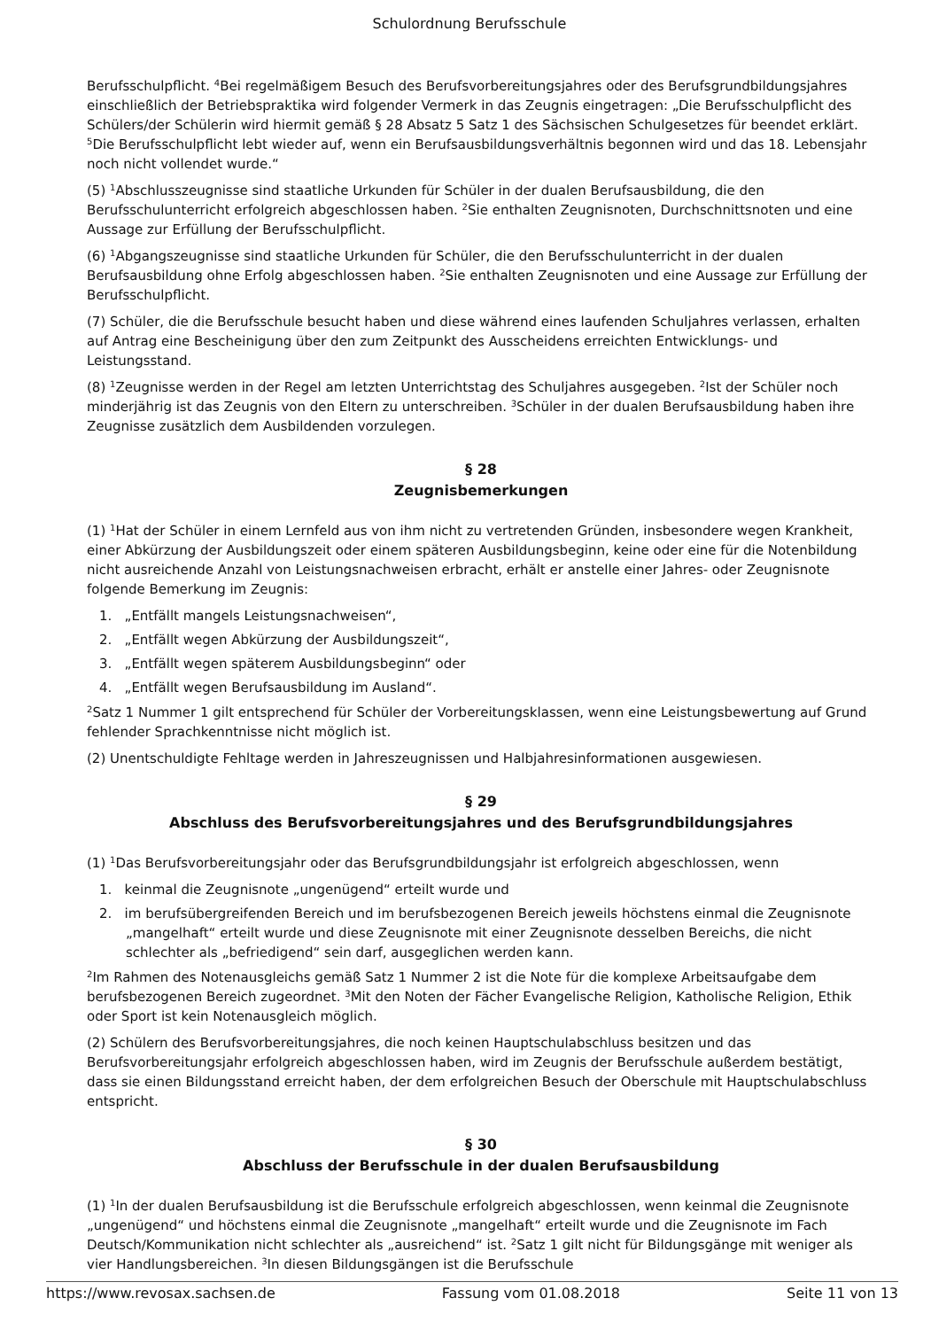Schulordnung Berufsschule
Berufsschulpflicht. <sup>4</sup>Bei regelmäßigem Besuch des Berufsvorbereitungsjahres oder des Berufsgrundbildungsjahres einschließlich der Betriebspraktika wird folgender Vermerk in das Zeugnis eingetragen: „Die Berufsschulpflicht des Schülers/der Schülerin wird hiermit gemäß § 28 Absatz 5 Satz 1 des Sächsischen Schulgesetzes für beendet erklärt. <sup>5</sup>Die Berufsschulpflicht lebt wieder auf, wenn ein Berufsausbildungsverhältnis begonnen wird und das 18. Lebensjahr noch nicht vollendet wurde.“
(5) <sup>1</sup>Abschlusszeugnisse sind staatliche Urkunden für Schüler in der dualen Berufsausbildung, die den Berufsschulunterricht erfolgreich abgeschlossen haben. <sup>2</sup>Sie enthalten Zeugnisnoten, Durchschnittsnoten und eine Aussage zur Erfüllung der Berufsschulpflicht.
(6) <sup>1</sup>Abgangszeugnisse sind staatliche Urkunden für Schüler, die den Berufsschulunterricht in der dualen Berufsausbildung ohne Erfolg abgeschlossen haben. <sup>2</sup>Sie enthalten Zeugnisnoten und eine Aussage zur Erfüllung der Berufsschulpflicht.
(7) Schüler, die die Berufsschule besucht haben und diese während eines laufenden Schuljahres verlassen, erhalten auf Antrag eine Bescheinigung über den zum Zeitpunkt des Ausscheidens erreichten Entwicklungs- und Leistungsstand.
(8) <sup>1</sup>Zeugnisse werden in der Regel am letzten Unterrichtstag des Schuljahres ausgegeben. <sup>2</sup>Ist der Schüler noch minderjährig ist das Zeugnis von den Eltern zu unterschreiben. <sup>3</sup>Schüler in der dualen Berufsausbildung haben ihre Zeugnisse zusätzlich dem Ausbildenden vorzulegen.
§ 28
Zeugnisbemerkungen
(1) <sup>1</sup>Hat der Schüler in einem Lernfeld aus von ihm nicht zu vertretenden Gründen, insbesondere wegen Krankheit, einer Abkürzung der Ausbildungszeit oder einem späteren Ausbildungsbeginn, keine oder eine für die Notenbildung nicht ausreichende Anzahl von Leistungsnachweisen erbracht, erhält er anstelle einer Jahres- oder Zeugnisnote folgende Bemerkung im Zeugnis:
1. „Entfällt mangels Leistungsnachweisen“,
2. „Entfällt wegen Abkürzung der Ausbildungszeit“,
3. „Entfällt wegen späterem Ausbildungsbeginn“ oder
4. „Entfällt wegen Berufsausbildung im Ausland“.
<sup>2</sup> Satz 1 Nummer 1 gilt entsprechend für Schüler der Vorbereitungsklassen, wenn eine Leistungsbewertung auf Grund fehlender Sprachkenntnisse nicht möglich ist.
(2) Unentschuldigte Fehltage werden in Jahreszeugnissen und Halbjahresinformationen ausgewiesen.
§ 29
Abschluss des Berufsvorbereitungsjahres und des Berufsgrundbildungsjahres
(1) <sup>1</sup>Das Berufsvorbereitungsjahr oder das Berufsgrundbildungsjahr ist erfolgreich abgeschlossen, wenn
1. keinmal die Zeugnisnote „ungenügend“ erteilt wurde und
2. im berufsübergreifenden Bereich und im berufsbezogenen Bereich jeweils höchstens einmal die Zeugnisnote „mangelhaft“ erteilt wurde und diese Zeugnisnote mit einer Zeugnisnote desselben Bereichs, die nicht schlechter als „befriedigend“ sein darf, ausgeglichen werden kann.
<sup>2</sup> Im Rahmen des Notenausgleichs gemäß Satz 1 Nummer 2 ist die Note für die komplexe Arbeitsaufgabe dem berufsbezogenen Bereich zugeordnet. <sup>3</sup>Mit den Noten der Fächer Evangelische Religion, Katholische Religion, Ethik oder Sport ist kein Notenausgleich möglich.
(2) Schülern des Berufsvorbereitungsjahres, die noch keinen Hauptschulabschluss besitzen und das Berufsvorbereitungsjahr erfolgreich abgeschlossen haben, wird im Zeugnis der Berufsschule außerdem bestätigt, dass sie einen Bildungsstand erreicht haben, der dem erfolgreichen Besuch der Oberschule mit Hauptschulabschluss entspricht.
§ 30
Abschluss der Berufsschule in der dualen Berufsausbildung
(1) <sup>1</sup>In der dualen Berufsausbildung ist die Berufsschule erfolgreich abgeschlossen, wenn keinmal die Zeugnisnote „ungenügend“ und höchstens einmal die Zeugnisnote „mangelhaft“ erteilt wurde und die Zeugnisnote im Fach Deutsch/Kommunikation nicht schlechter als „ausreichend“ ist. <sup>2</sup>Satz 1 gilt nicht für Bildungsgänge mit weniger als vier Handlungsbereichen. <sup>3</sup>In diesen Bildungsgängen ist die Berufsschule
https://www.revosax.sachsen.de Fassung vom 01.08.2018 Seite 11 von 13